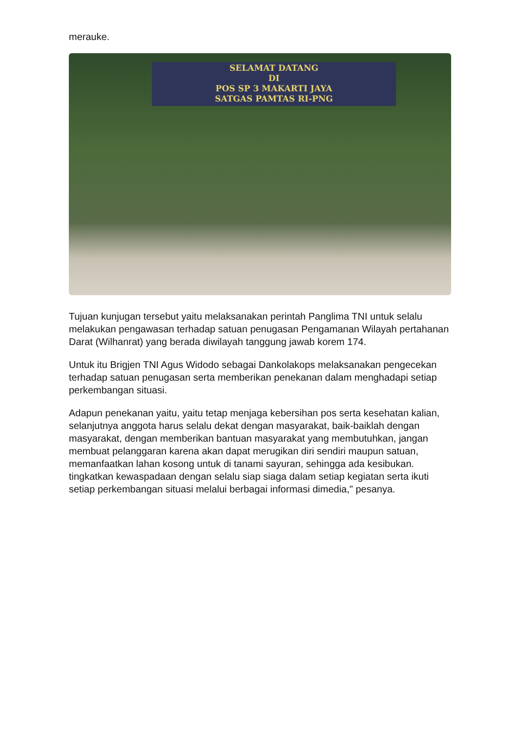merauke.
SELAMAT DATANG
DI
POS SP 3 MAKARTI JAYA
SATGAS PAMTAS RI-PNG
Tujuan kunjugan tersebut yaitu melaksanakan perintah Panglima TNI untuk selalu melakukan pengawasan terhadap satuan penugasan Pengamanan Wilayah pertahanan Darat (Wilhanrat) yang berada diwilayah tanggung jawab korem 174.
Untuk itu Brigjen TNI Agus Widodo sebagai Dankolakops melaksanakan pengecekan terhadap satuan penugasan serta memberikan penekanan dalam menghadapi setiap perkembangan situasi.
Adapun penekanan yaitu, yaitu tetap menjaga kebersihan pos serta kesehatan kalian, selanjutnya anggota harus selalu dekat dengan masyarakat, baik-baiklah dengan masyarakat, dengan memberikan bantuan masyarakat yang membutuhkan, jangan membuat pelanggaran karena akan dapat merugikan diri sendiri maupun satuan, memanfaatkan lahan kosong untuk di tanami sayuran, sehingga ada kesibukan. tingkatkan kewaspadaan dengan selalu siap siaga dalam setiap kegiatan serta ikuti setiap perkembangan situasi melalui berbagai informasi dimedia," pesanya.